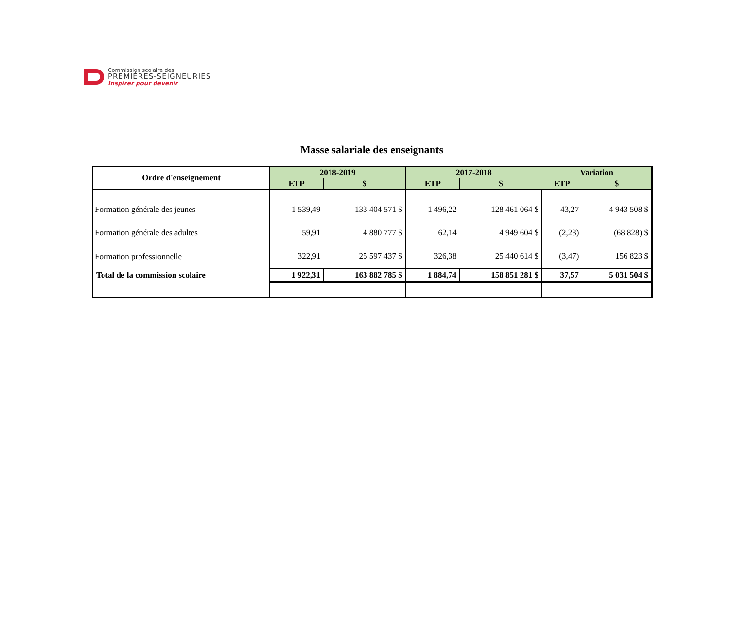Commission scolaire des
PREMIÈRES-SEIGNEURIES
Inspirer pour devenir
Masse salariale des enseignants
| Ordre d'enseignement | 2018-2019 | | 2017-2018 | | Variation | |
| --- | --- | --- | --- | --- | --- | --- |
| | ETP | $ | ETP | $ | ETP | $ |
| Formation générale des jeunes | 1 539,49 | 133 404 571 $ | 1 496,22 | 128 461 064 $ | 43,27 | 4 943 508 $ |
| Formation générale des adultes | 59,91 | 4 880 777 $ | 62,14 | 4 949 604 $ | (2,23) | (68 828) $ |
| Formation professionnelle | 322,91 | 25 597 437 $ | 326,38 | 25 440 614 $ | (3,47) | 156 823 $ |
| Total de la commission scolaire | 1 922,31 | 163 882 785 $ | 1 884,74 | 158 851 281 $ | 37,57 | 5 031 504 $ |